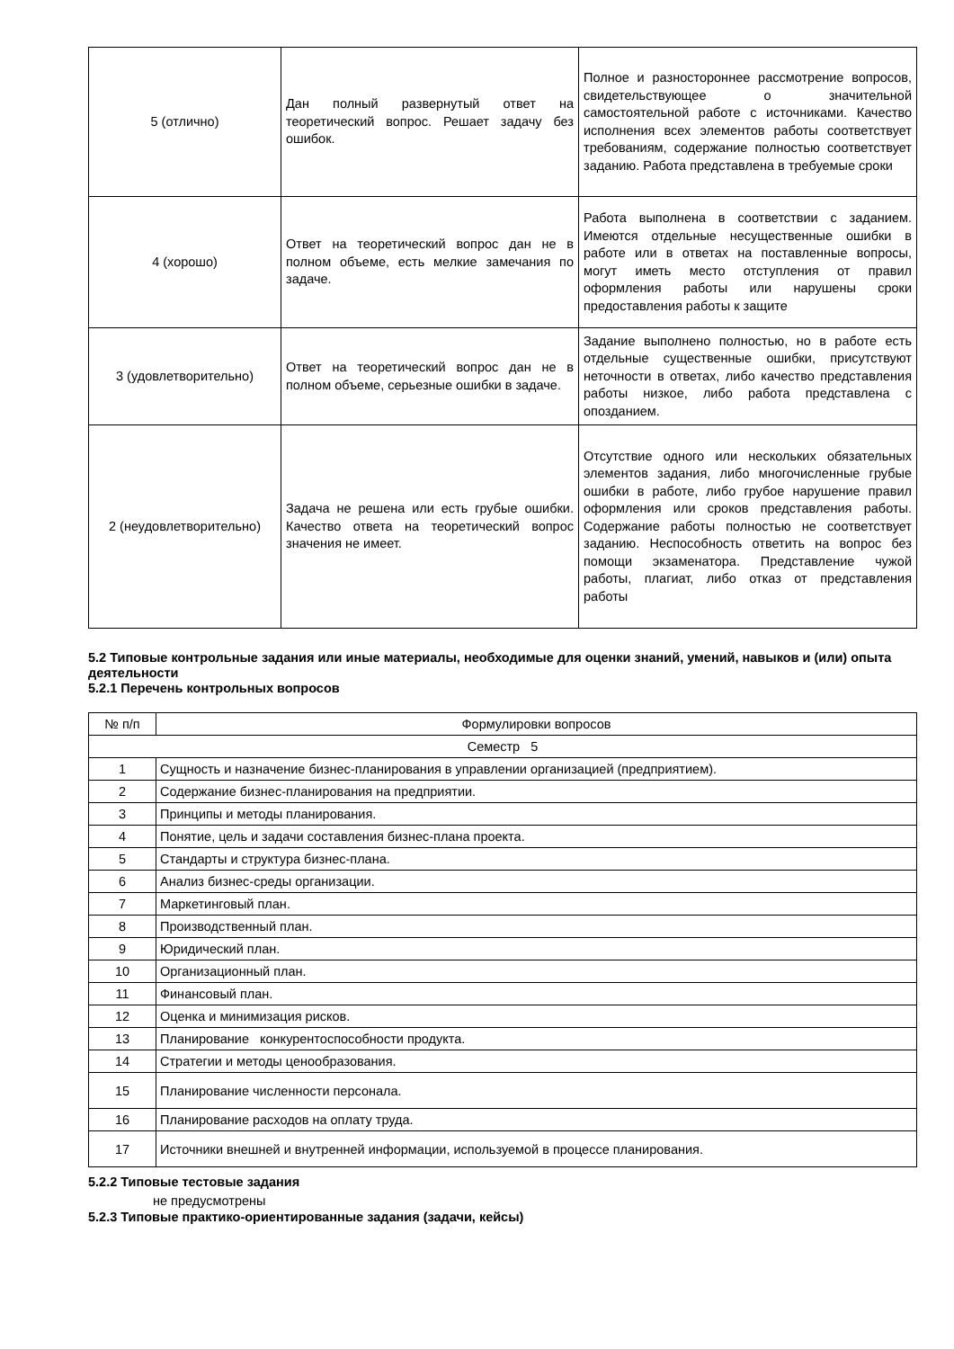| 5 (отлично) | Дан полный развернутый ответ на теоретический вопрос. Решает задачу без ошибок. | Полное и разностороннее рассмотрение вопросов, свидетельствующее о значительной самостоятельной работе с источниками. Качество исполнения всех элементов работы соответствует требованиям, содержание полностью соответствует заданию. Работа представлена в требуемые сроки |
| 4 (хорошо) | Ответ на теоретический вопрос дан не в полном объеме, есть мелкие замечания по задаче. | Работа выполнена в соответствии с заданием. Имеются отдельные несущественные ошибки в работе или в ответах на поставленные вопросы, могут иметь место отступления от правил оформления работы или нарушены сроки предоставления работы к защите |
| 3 (удовлетворительно) | Ответ на теоретический вопрос дан не в полном объеме, серьезные ошибки в задаче. | Задание выполнено полностью, но в работе есть отдельные существенные ошибки, присутствуют неточности в ответах, либо качество представления работы низкое, либо работа представлена с опозданием. |
| 2 (неудовлетворительно) | Задача не решена или есть грубые ошибки. Качество ответа на теоретический вопрос значения не имеет. | Отсутствие одного или нескольких обязательных элементов задания, либо многочисленные грубые ошибки в работе, либо грубое нарушение правил оформления или сроков представления работы. Содержание работы полностью не соответствует заданию. Неспособность ответить на вопрос без помощи экзаменатора. Представление чужой работы, плагиат, либо отказ от представления работы |
5.2 Типовые контрольные задания или иные материалы, необходимые для оценки знаний, умений, навыков и (или) опыта деятельности
5.2.1 Перечень контрольных вопросов
| № п/п | Формулировки вопросов |
| --- | --- |
| Семестр 5 | |
| 1 | Сущность и назначение бизнес-планирования в управлении организацией (предприятием). |
| 2 | Содержание бизнес-планирования на предприятии. |
| 3 | Принципы и методы планирования. |
| 4 | Понятие, цель и задачи составления бизнес-плана проекта. |
| 5 | Стандарты и структура бизнес-плана. |
| 6 | Анализ бизнес-среды организации. |
| 7 | Маркетинговый план. |
| 8 | Производственный план. |
| 9 | Юридический план. |
| 10 | Организационный план. |
| 11 | Финансовый план. |
| 12 | Оценка и минимизация рисков. |
| 13 | Планирование конкурентоспособности продукта. |
| 14 | Стратегии и методы ценообразования. |
| 15 | Планирование численности персонала. |
| 16 | Планирование расходов на оплату труда. |
| 17 | Источники внешней и внутренней информации, используемой в процессе планирования. |
5.2.2 Типовые тестовые задания
не предусмотрены
5.2.3 Типовые практико-ориентированные задания (задачи, кейсы)